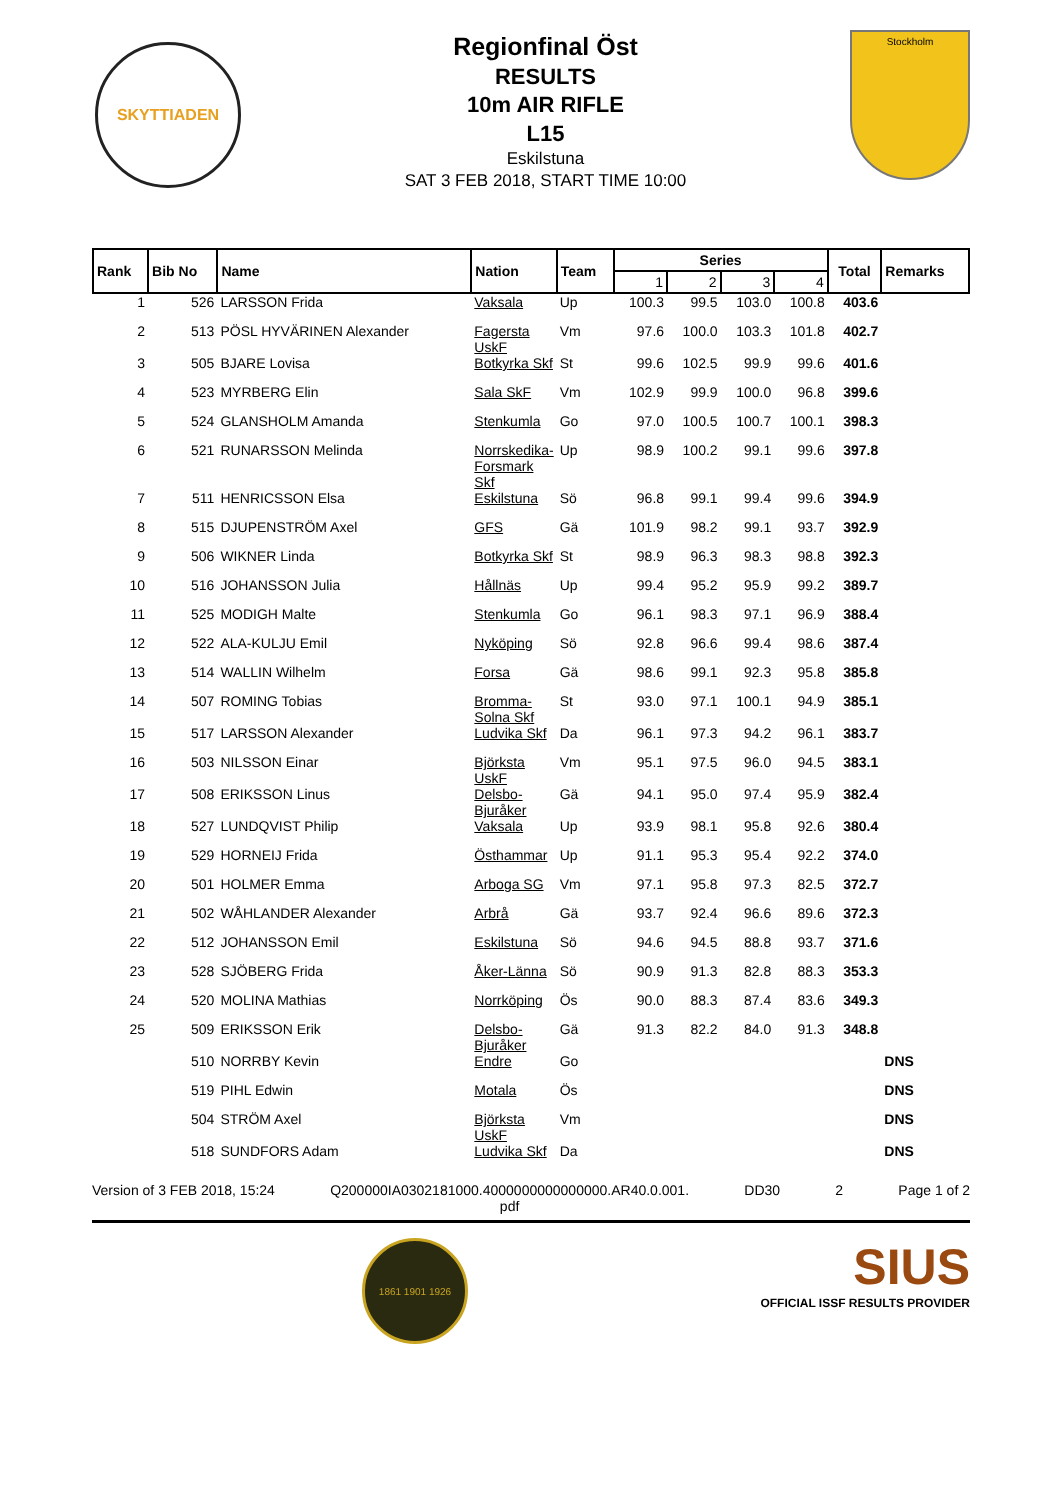SKYTTIADEN
Regionfinal Öst
RESULTS
10m AIR RIFLE
L15
Eskilstuna
SAT 3 FEB 2018, START TIME 10:00
Stockholm
| Rank | Bib No | Name | Nation | Team | Series | | | | Total | Remarks |
| --- | --- | --- | --- | --- | --- | --- | --- | --- | --- | --- |
| | | | | | 1 | 2 | 3 | 4 | | |
| 1 | 526 | LARSSON Frida | Vaksala | Up | 100.3 | 99.5 | 103.0 | 100.8 | 403.6 | |
| 2 | 513 | PÖSL HYVÄRINEN Alexander | Fagersta UskF | Vm | 97.6 | 100.0 | 103.3 | 101.8 | 402.7 | |
| 3 | 505 | BJARE Lovisa | Botkyrka Skf | St | 99.6 | 102.5 | 99.9 | 99.6 | 401.6 | |
| 4 | 523 | MYRBERG Elin | Sala SkF | Vm | 102.9 | 99.9 | 100.0 | 96.8 | 399.6 | |
| 5 | 524 | GLANSHOLM Amanda | Stenkumla | Go | 97.0 | 100.5 | 100.7 | 100.1 | 398.3 | |
| 6 | 521 | RUNARSSON Melinda | Norrskedika-Forsmark Skf | Up | 98.9 | 100.2 | 99.1 | 99.6 | 397.8 | |
| 7 | 511 | HENRICSSON Elsa | Eskilstuna | Sö | 96.8 | 99.1 | 99.4 | 99.6 | 394.9 | |
| 8 | 515 | DJUPENSTRÖM Axel | GFS | Gä | 101.9 | 98.2 | 99.1 | 93.7 | 392.9 | |
| 9 | 506 | WIKNER Linda | Botkyrka Skf | St | 98.9 | 96.3 | 98.3 | 98.8 | 392.3 | |
| 10 | 516 | JOHANSSON Julia | Hållnäs | Up | 99.4 | 95.2 | 95.9 | 99.2 | 389.7 | |
| 11 | 525 | MODIGH Malte | Stenkumla | Go | 96.1 | 98.3 | 97.1 | 96.9 | 388.4 | |
| 12 | 522 | ALA-KULJU Emil | Nyköping | Sö | 92.8 | 96.6 | 99.4 | 98.6 | 387.4 | |
| 13 | 514 | WALLIN Wilhelm | Forsa | Gä | 98.6 | 99.1 | 92.3 | 95.8 | 385.8 | |
| 14 | 507 | ROMING Tobias | Bromma-Solna Skf | St | 93.0 | 97.1 | 100.1 | 94.9 | 385.1 | |
| 15 | 517 | LARSSON Alexander | Ludvika Skf | Da | 96.1 | 97.3 | 94.2 | 96.1 | 383.7 | |
| 16 | 503 | NILSSON Einar | Björksta UskF | Vm | 95.1 | 97.5 | 96.0 | 94.5 | 383.1 | |
| 17 | 508 | ERIKSSON Linus | Delsbo-Bjuråker | Gä | 94.1 | 95.0 | 97.4 | 95.9 | 382.4 | |
| 18 | 527 | LUNDQVIST Philip | Vaksala | Up | 93.9 | 98.1 | 95.8 | 92.6 | 380.4 | |
| 19 | 529 | HORNEIJ Frida | Östhammar | Up | 91.1 | 95.3 | 95.4 | 92.2 | 374.0 | |
| 20 | 501 | HOLMER Emma | Arboga SG | Vm | 97.1 | 95.8 | 97.3 | 82.5 | 372.7 | |
| 21 | 502 | WÅHLANDER Alexander | Arbrå | Gä | 93.7 | 92.4 | 96.6 | 89.6 | 372.3 | |
| 22 | 512 | JOHANSSON Emil | Eskilstuna | Sö | 94.6 | 94.5 | 88.8 | 93.7 | 371.6 | |
| 23 | 528 | SJÖBERG Frida | Åker-Länna | Sö | 90.9 | 91.3 | 82.8 | 88.3 | 353.3 | |
| 24 | 520 | MOLINA Mathias | Norrköping | Ös | 90.0 | 88.3 | 87.4 | 83.6 | 349.3 | |
| 25 | 509 | ERIKSSON Erik | Delsbo-Bjuråker | Gä | 91.3 | 82.2 | 84.0 | 91.3 | 348.8 | |
| | 510 | NORRBY Kevin | Endre | Go | | | | | | DNS |
| | 519 | PIHL Edwin | Motala | Ös | | | | | | DNS |
| | 504 | STRÖM Axel | Björksta UskF | Vm | | | | | | DNS |
| | 518 | SUNDFORS Adam | Ludvika Skf | Da | | | | | | DNS |
Version of 3 FEB 2018, 15:24 Q200000IA0302181000.4000000000000000.AR40.0.001.
pdf DD30 2 Page 1 of 2
1861 1901 1926
SIUS
OFFICIAL ISSF RESULTS PROVIDER